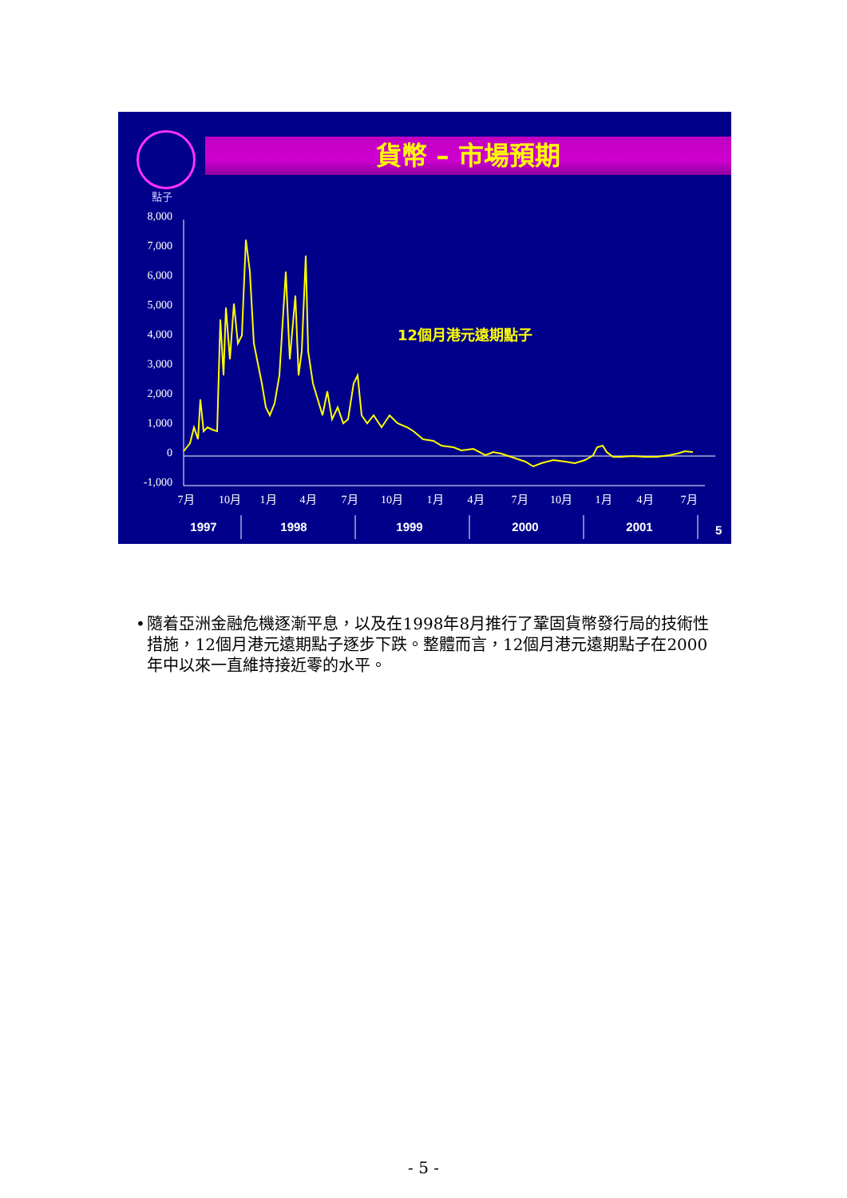貨幣 – 市場預期
點子
8,000
7,000
6,000
5,000
4,000
3,000
2,000
1,000
0
-1,000
7月
10月
1月
4月
7月
10月
1月
4月
7月
10月
1月
4月
7月
1997
1998
1999
2000
2001
12個月港元遠期點子
5
• 隨着亞洲金融危機逐漸平息，以及在1998年8月推行了鞏固貨幣發行局的技術性措施，12個月港元遠期點子逐步下跌。整體而言，12個月港元遠期點子在2000年中以來一直維持接近零的水平。
- 5 -